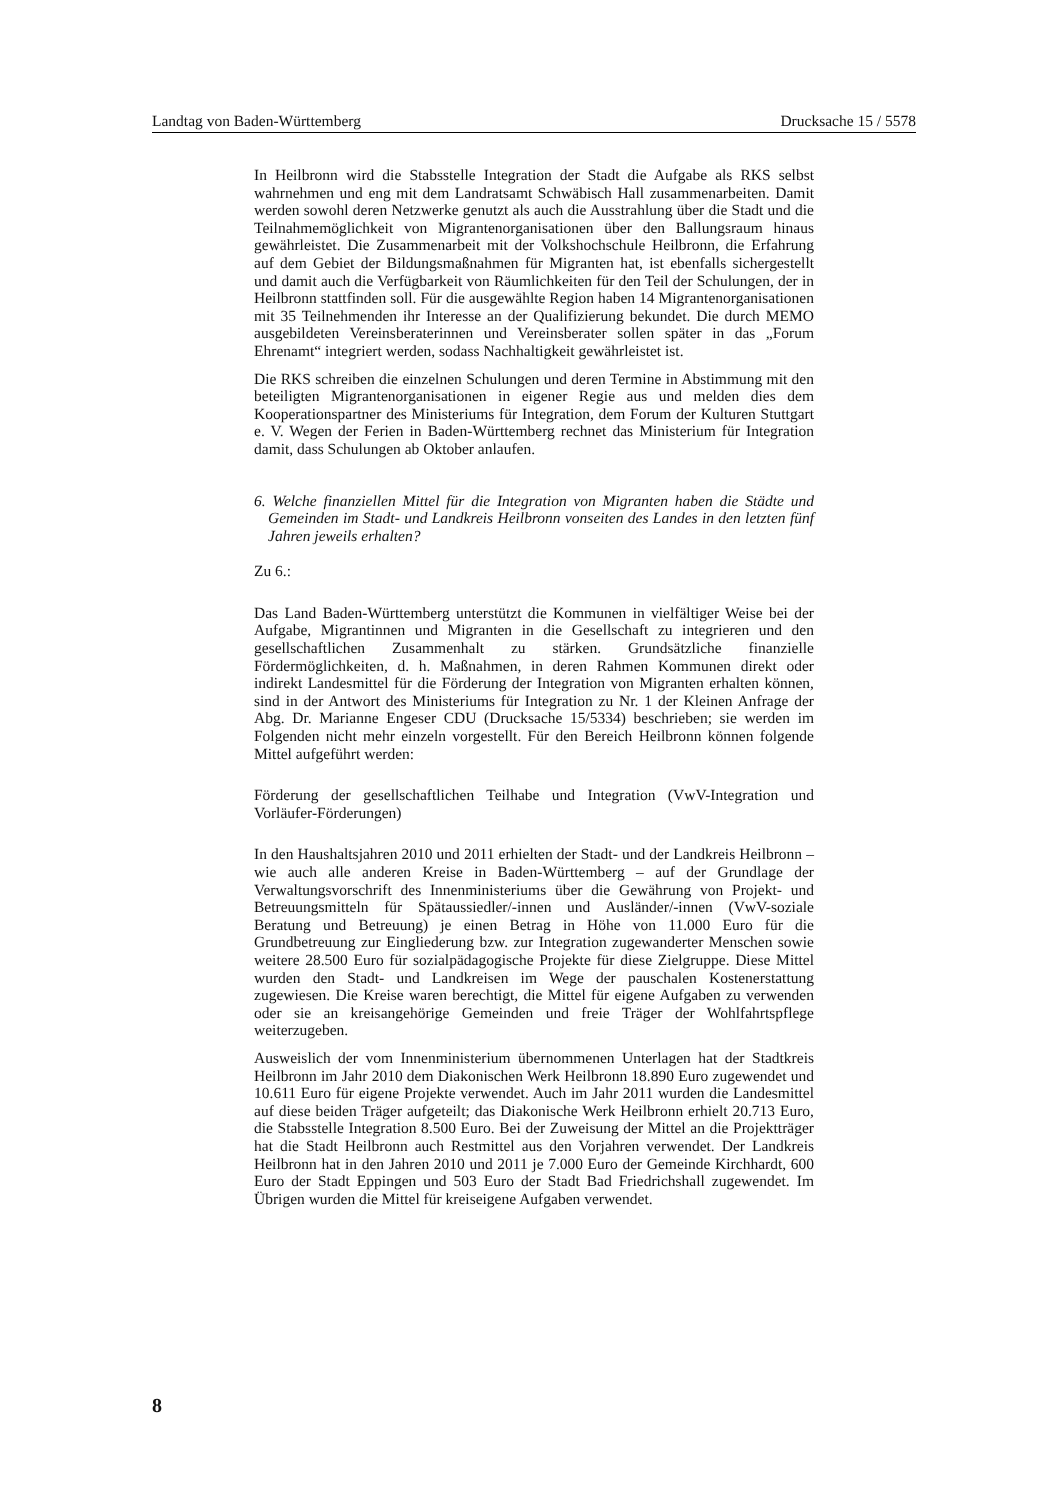Landtag von Baden-Württemberg Drucksache 15 / 5578
In Heilbronn wird die Stabsstelle Integration der Stadt die Aufgabe als RKS selbst wahrnehmen und eng mit dem Landratsamt Schwäbisch Hall zusammenarbeiten. Damit werden sowohl deren Netzwerke genutzt als auch die Ausstrahlung über die Stadt und die Teilnahmemöglichkeit von Migrantenorganisationen über den Ballungsraum hinaus gewährleistet. Die Zusammenarbeit mit der Volkshochschule Heilbronn, die Erfahrung auf dem Gebiet der Bildungsmaßnahmen für Migranten hat, ist ebenfalls sichergestellt und damit auch die Verfügbarkeit von Räumlichkeiten für den Teil der Schulungen, der in Heilbronn stattfinden soll. Für die ausgewählte Region haben 14 Migrantenorganisationen mit 35 Teilnehmenden ihr Interesse an der Qualifizierung bekundet. Die durch MEMO ausgebildeten Vereinsberaterinnen und Vereinsberater sollen später in das „Forum Ehrenamt“ integriert werden, sodass Nachhaltigkeit gewährleistet ist.
Die RKS schreiben die einzelnen Schulungen und deren Termine in Abstimmung mit den beteiligten Migrantenorganisationen in eigener Regie aus und melden dies dem Kooperationspartner des Ministeriums für Integration, dem Forum der Kulturen Stuttgart e. V. Wegen der Ferien in Baden-Württemberg rechnet das Ministerium für Integration damit, dass Schulungen ab Oktober anlaufen.
6. Welche finanziellen Mittel für die Integration von Migranten haben die Städte und Gemeinden im Stadt- und Landkreis Heilbronn vonseiten des Landes in den letzten fünf Jahren jeweils erhalten?
Zu 6.:
Das Land Baden-Württemberg unterstützt die Kommunen in vielfältiger Weise bei der Aufgabe, Migrantinnen und Migranten in die Gesellschaft zu integrieren und den gesellschaftlichen Zusammenhalt zu stärken. Grundsätzliche finanzielle Fördermöglichkeiten, d. h. Maßnahmen, in deren Rahmen Kommunen direkt oder indirekt Landesmittel für die Förderung der Integration von Migranten erhalten können, sind in der Antwort des Ministeriums für Integration zu Nr. 1 der Kleinen Anfrage der Abg. Dr. Marianne Engeser CDU (Drucksache 15/5334) beschrieben; sie werden im Folgenden nicht mehr einzeln vorgestellt. Für den Bereich Heilbronn können folgende Mittel aufgeführt werden:
Förderung der gesellschaftlichen Teilhabe und Integration (VwV-Integration und Vorläufer-Förderungen)
In den Haushaltsjahren 2010 und 2011 erhielten der Stadt- und der Landkreis Heilbronn – wie auch alle anderen Kreise in Baden-Württemberg – auf der Grundlage der Verwaltungsvorschrift des Innenministeriums über die Gewährung von Projekt- und Betreuungsmitteln für Spätaussiedler/-innen und Ausländer/-innen (VwV-soziale Beratung und Betreuung) je einen Betrag in Höhe von 11.000 Euro für die Grundbetreuung zur Eingliederung bzw. zur Integration zugewanderter Menschen sowie weitere 28.500 Euro für sozialpädagogische Projekte für diese Zielgruppe. Diese Mittel wurden den Stadt- und Landkreisen im Wege der pauschalen Kostenerstattung zugewiesen. Die Kreise waren berechtigt, die Mittel für eigene Aufgaben zu verwenden oder sie an kreisangehörige Gemeinden und freie Träger der Wohlfahrtspflege weiterzugeben.
Ausweislich der vom Innenministerium übernommenen Unterlagen hat der Stadtkreis Heilbronn im Jahr 2010 dem Diakonischen Werk Heilbronn 18.890 Euro zugewendet und 10.611 Euro für eigene Projekte verwendet. Auch im Jahr 2011 wurden die Landesmittel auf diese beiden Träger aufgeteilt; das Diakonische Werk Heilbronn erhielt 20.713 Euro, die Stabsstelle Integration 8.500 Euro. Bei der Zuweisung der Mittel an die Projektträger hat die Stadt Heilbronn auch Restmittel aus den Vorjahren verwendet. Der Landkreis Heilbronn hat in den Jahren 2010 und 2011 je 7.000 Euro der Gemeinde Kirchhardt, 600 Euro der Stadt Eppingen und 503 Euro der Stadt Bad Friedrichshall zugewendet. Im Übrigen wurden die Mittel für kreiseigene Aufgaben verwendet.
8